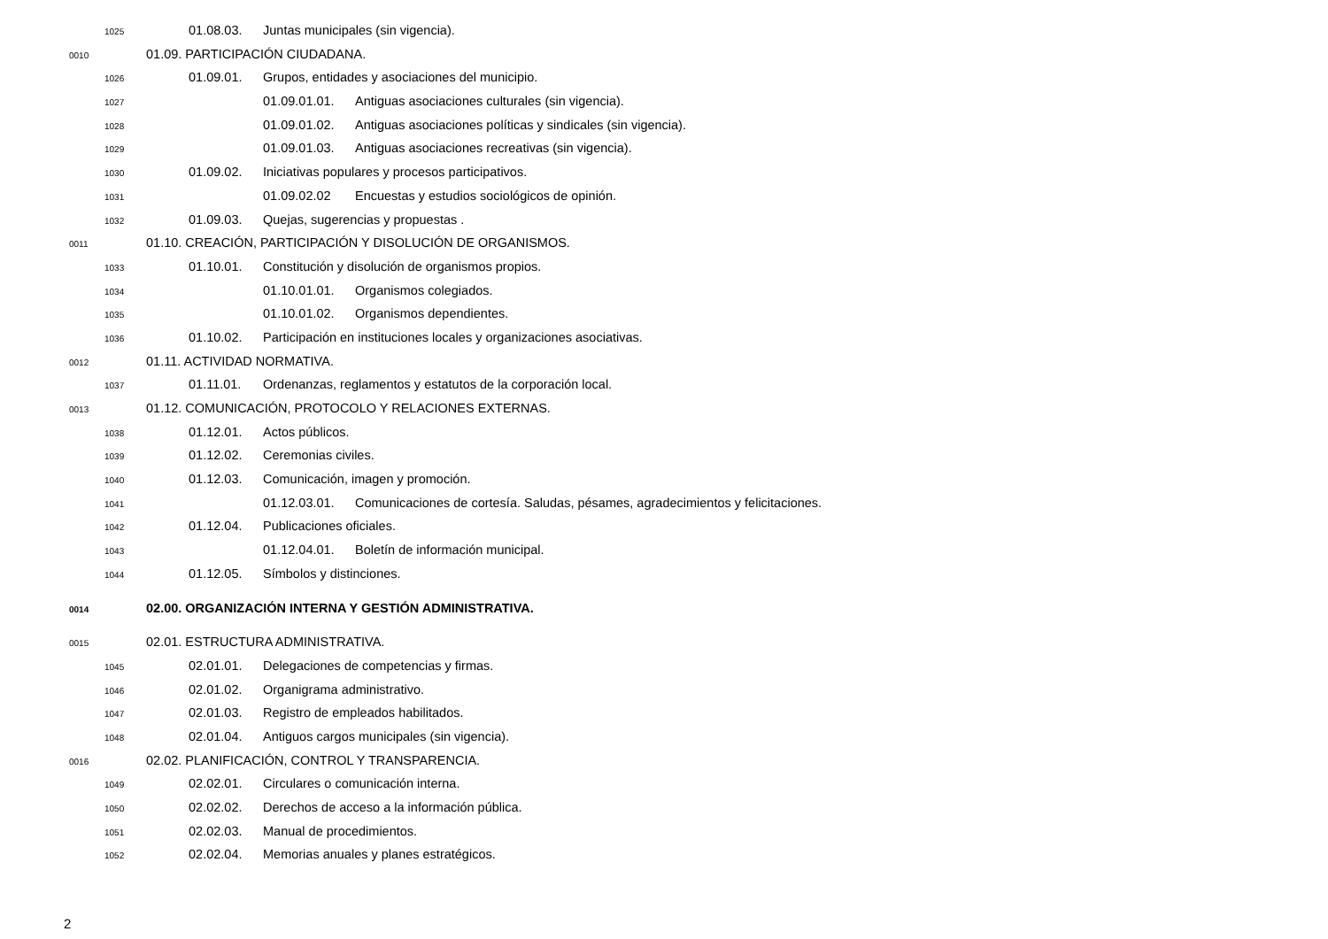1025 01.08.03. Juntas municipales (sin vigencia).
0010 01.09. PARTICIPACIÓN CIUDADANA.
1026 01.09.01. Grupos, entidades y asociaciones del municipio.
1027 01.09.01.01. Antiguas asociaciones culturales (sin vigencia).
1028 01.09.01.02. Antiguas asociaciones políticas y sindicales (sin vigencia).
1029 01.09.01.03. Antiguas asociaciones recreativas (sin vigencia).
1030 01.09.02. Iniciativas populares y procesos participativos.
1031 01.09.02.02 Encuestas y estudios sociológicos de opinión.
1032 01.09.03. Quejas, sugerencias y propuestas .
0011 01.10. CREACIÓN, PARTICIPACIÓN Y DISOLUCIÓN DE ORGANISMOS.
1033 01.10.01. Constitución y disolución de organismos propios.
1034 01.10.01.01. Organismos colegiados.
1035 01.10.01.02. Organismos dependientes.
1036 01.10.02. Participación en instituciones locales y organizaciones asociativas.
0012 01.11. ACTIVIDAD NORMATIVA.
1037 01.11.01. Ordenanzas, reglamentos y estatutos de la corporación local.
0013 01.12. COMUNICACIÓN, PROTOCOLO Y RELACIONES EXTERNAS.
1038 01.12.01. Actos públicos.
1039 01.12.02. Ceremonias civiles.
1040 01.12.03. Comunicación, imagen y promoción.
1041 01.12.03.01. Comunicaciones de cortesía. Saludas, pésames, agradecimientos y felicitaciones.
1042 01.12.04. Publicaciones oficiales.
1043 01.12.04.01. Boletín de información municipal.
1044 01.12.05. Símbolos y distinciones.
0014 02.00. ORGANIZACIÓN INTERNA Y GESTIÓN ADMINISTRATIVA.
0015 02.01. ESTRUCTURA ADMINISTRATIVA.
1045 02.01.01. Delegaciones de competencias y firmas.
1046 02.01.02. Organigrama administrativo.
1047 02.01.03. Registro de empleados habilitados.
1048 02.01.04. Antiguos cargos municipales (sin vigencia).
0016 02.02. PLANIFICACIÓN, CONTROL Y TRANSPARENCIA.
1049 02.02.01. Circulares o comunicación interna.
1050 02.02.02. Derechos de acceso a la información pública.
1051 02.02.03. Manual de procedimientos.
1052 02.02.04. Memorias anuales y planes estratégicos.
2